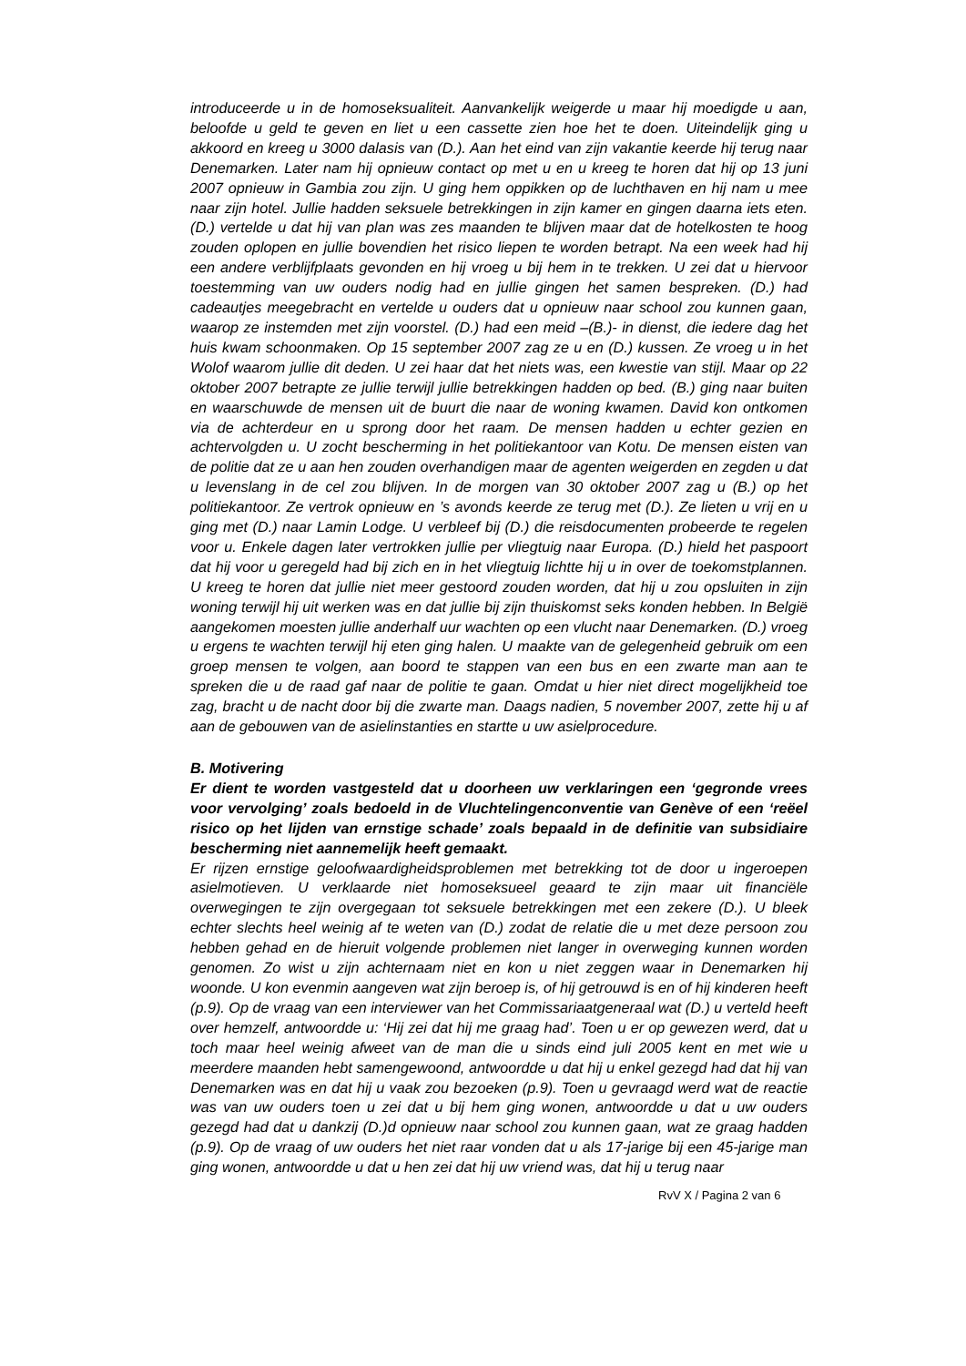introduceerde u in de homoseksualiteit. Aanvankelijk weigerde u maar hij moedigde u aan, beloofde u geld te geven en liet u een cassette zien hoe het te doen. Uiteindelijk ging u akkoord en kreeg u 3000 dalasis van (D.). Aan het eind van zijn vakantie keerde hij terug naar Denemarken. Later nam hij opnieuw contact op met u en u kreeg te horen dat hij op 13 juni 2007 opnieuw in Gambia zou zijn. U ging hem oppikken op de luchthaven en hij nam u mee naar zijn hotel. Jullie hadden seksuele betrekkingen in zijn kamer en gingen daarna iets eten. (D.) vertelde u dat hij van plan was zes maanden te blijven maar dat de hotelkosten te hoog zouden oplopen en jullie bovendien het risico liepen te worden betrapt. Na een week had hij een andere verblijfplaats gevonden en hij vroeg u bij hem in te trekken. U zei dat u hiervoor toestemming van uw ouders nodig had en jullie gingen het samen bespreken. (D.) had cadeautjes meegebracht en vertelde u ouders dat u opnieuw naar school zou kunnen gaan, waarop ze instemden met zijn voorstel. (D.) had een meid –(B.)- in dienst, die iedere dag het huis kwam schoonmaken. Op 15 september 2007 zag ze u en (D.) kussen. Ze vroeg u in het Wolof waarom jullie dit deden. U zei haar dat het niets was, een kwestie van stijl. Maar op 22 oktober 2007 betrapte ze jullie terwijl jullie betrekkingen hadden op bed. (B.) ging naar buiten en waarschuwde de mensen uit de buurt die naar de woning kwamen. David kon ontkomen via de achterdeur en u sprong door het raam. De mensen hadden u echter gezien en achtervolgden u. U zocht bescherming in het politiekantoor van Kotu. De mensen eisten van de politie dat ze u aan hen zouden overhandigen maar de agenten weigerden en zegden u dat u levenslang in de cel zou blijven. In de morgen van 30 oktober 2007 zag u (B.) op het politiekantoor. Ze vertrok opnieuw en ’s avonds keerde ze terug met (D.). Ze lieten u vrij en u ging met (D.) naar Lamin Lodge. U verbleef bij (D.) die reisdocumenten probeerde te regelen voor u. Enkele dagen later vertrokken jullie per vliegtuig naar Europa. (D.) hield het paspoort dat hij voor u geregeld had bij zich en in het vliegtuig lichtte hij u in over de toekomstplannen. U kreeg te horen dat jullie niet meer gestoord zouden worden, dat hij u zou opsluiten in zijn woning terwijl hij uit werken was en dat jullie bij zijn thuiskomst seks konden hebben. In België aangekomen moesten jullie anderhalf uur wachten op een vlucht naar Denemarken. (D.) vroeg u ergens te wachten terwijl hij eten ging halen. U maakte van de gelegenheid gebruik om een groep mensen te volgen, aan boord te stappen van een bus en een zwarte man aan te spreken die u de raad gaf naar de politie te gaan. Omdat u hier niet direct mogelijkheid toe zag, bracht u de nacht door bij die zwarte man. Daags nadien, 5 november 2007, zette hij u af aan de gebouwen van de asielinstanties en startte u uw asielprocedure.
B. Motivering
Er dient te worden vastgesteld dat u doorheen uw verklaringen een ‘gegronde vrees voor vervolging’ zoals bedoeld in de Vluchtelingenconventie van Genève of een ‘reëel risico op het lijden van ernstige schade’ zoals bepaald in de definitie van subsidiaire bescherming niet aannemelijk heeft gemaakt.
Er rijzen ernstige geloofwaardigheidsproblemen met betrekking tot de door u ingeroepen asielmotieven. U verklaarde niet homoseksueel geaard te zijn maar uit financiële overwegingen te zijn overgegaan tot seksuele betrekkingen met een zekere (D.). U bleek echter slechts heel weinig af te weten van (D.) zodat de relatie die u met deze persoon zou hebben gehad en de hieruit volgende problemen niet langer in overweging kunnen worden genomen. Zo wist u zijn achternaam niet en kon u niet zeggen waar in Denemarken hij woonde. U kon evenmin aangeven wat zijn beroep is, of hij getrouwd is en of hij kinderen heeft (p.9). Op de vraag van een interviewer van het Commissariaatgeneraal wat (D.) u verteld heeft over hemzelf, antwoordde u: ‘Hij zei dat hij me graag had’. Toen u er op gewezen werd, dat u toch maar heel weinig afweet van de man die u sinds eind juli 2005 kent en met wie u meerdere maanden hebt samengewoond, antwoordde u dat hij u enkel gezegd had dat hij van Denemarken was en dat hij u vaak zou bezoeken (p.9). Toen u gevraagd werd wat de reactie was van uw ouders toen u zei dat u bij hem ging wonen, antwoordde u dat u uw ouders gezegd had dat u dankzij (D.)d opnieuw naar school zou kunnen gaan, wat ze graag hadden (p.9). Op de vraag of uw ouders het niet raar vonden dat u als 17-jarige bij een 45-jarige man ging wonen, antwoordde u dat u hen zei dat hij uw vriend was, dat hij u terug naar
RvV X / Pagina 2 van 6